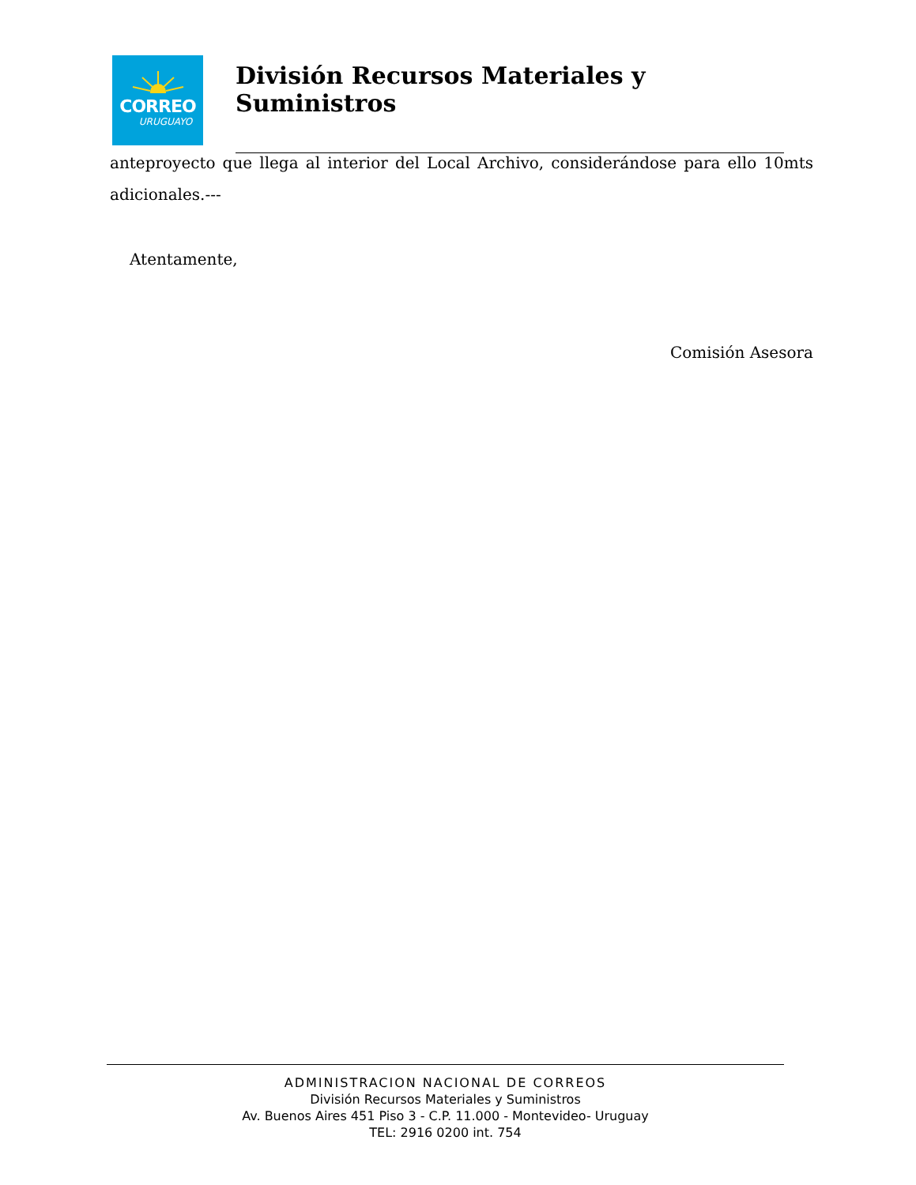CORREO
URUGUAYO
División Recursos Materiales y Suministros
anteproyecto que llega al interior del Local Archivo, considerándose para ello 10mts adicionales.---
Atentamente,
Comisión Asesora
ADMINISTRACION NACIONAL DE CORREOS
División Recursos Materiales y Suministros
Av. Buenos Aires 451 Piso 3 - C.P. 11.000 - Montevideo- Uruguay
TEL: 2916 0200 int. 754